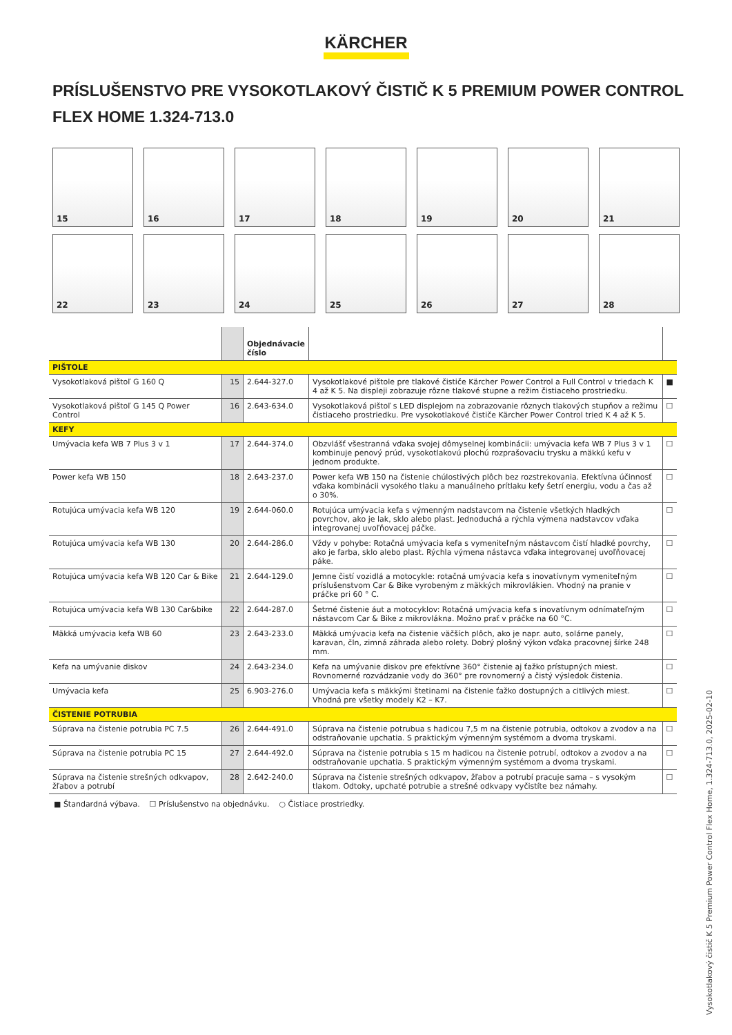KÄRCHER
PRÍSLUŠENSTVO PRE VYSOKOTLAKOVÝ ČISTIČ K 5 PREMIUM POWER CONTROL FLEX HOME 1.324-713.0
15
16
17
18
19
20
21
22
23
24
25
26
27
28
| | | Objednávacie číslo | | |
| --- | --- | --- | --- | --- |
| PIŠTOLE | | | | |
| Vysokotlaková pištoľ G 160 Q | 15 | 2.644-327.0 | Vysokotlakové pištole pre tlakové čističe Kärcher Power Control a Full Control v triedach K 4 až K 5. Na displeji zobrazuje rôzne tlakové stupne a režim čistiaceho prostriedku. | ■ |
| Vysokotlaková pištoľ G 145 Q Power Control | 16 | 2.643-634.0 | Vysokotlaková pištoľ s LED displejom na zobrazovanie rôznych tlakových stupňov a režimu čistiaceho prostriedku. Pre vysokotlakové čističe Kärcher Power Control tried K 4 až K 5. | ☐ |
| KEFY | | | | |
| Umývacia kefa WB 7 Plus 3 v 1 | 17 | 2.644-374.0 | Obzvlášť všestranná vďaka svojej dômyselnej kombinácii: umývacia kefa WB 7 Plus 3 v 1 kombinuje penový prúd, vysokotlakovú plochú rozprašovaciu trysku a mäkkú kefu v jednom produkte. | ☐ |
| Power kefa WB 150 | 18 | 2.643-237.0 | Power kefa WB 150 na čistenie chúlostivých plôch bez rozstrekovania. Efektívna účinnosť vďaka kombinácii vysokého tlaku a manuálneho prítlaku kefy šetrí energiu, vodu a čas až o 30%. | ☐ |
| Rotujúca umývacia kefa WB 120 | 19 | 2.644-060.0 | Rotujúca umývacia kefa s výmenným nadstavcom na čistenie všetkých hladkých povrchov, ako je lak, sklo alebo plast. Jednoduchá a rýchla výmena nadstavcov vďaka integrovanej uvoľňovacej páčke. | ☐ |
| Rotujúca umývacia kefa WB 130 | 20 | 2.644-286.0 | Vždy v pohybe: Rotačná umývacia kefa s vymeniteľným nástavcom čistí hladké povrchy, ako je farba, sklo alebo plast. Rýchla výmena nástavca vďaka integrovanej uvoľňovacej páke. | ☐ |
| Rotujúca umývacia kefa WB 120 Car & Bike | 21 | 2.644-129.0 | Jemne čistí vozidlá a motocykle: rotačná umývacia kefa s inovatívnym vymeniteľným príslušenstvom Car & Bike vyrobeným z mäkkých mikrovlákien. Vhodný na pranie v práčke pri 60 ° C. | ☐ |
| Rotujúca umývacia kefa WB 130 Car&bike | 22 | 2.644-287.0 | Šetrné čistenie áut a motocyklov: Rotačná umývacia kefa s inovatívnym odnímateľným nástavcom Car & Bike z mikrovlákna. Možno prať v práčke na 60 °C. | ☐ |
| Mäkká umývacia kefa WB 60 | 23 | 2.643-233.0 | Mäkká umývacia kefa na čistenie väčších plôch, ako je napr. auto, solárne panely, karavan, čln, zimná záhrada alebo rolety. Dobrý plošný výkon vďaka pracovnej šírke 248 mm. | ☐ |
| Kefa na umývanie diskov | 24 | 2.643-234.0 | Kefa na umývanie diskov pre efektívne 360° čistenie aj ťažko prístupných miest. Rovnomerné rozvádzanie vody do 360° pre rovnomerný a čistý výsledok čistenia. | ☐ |
| Umývacia kefa | 25 | 6.903-276.0 | Umývacia kefa s mäkkými štetinami na čistenie ťažko dostupných a citlivých miest. Vhodná pre všetky modely K2 – K7. | ☐ |
| ČISTENIE POTRUBIA | | | | |
| Súprava na čistenie potrubia PC 7.5 | 26 | 2.644-491.0 | Súprava na čistenie potrubua s hadicou 7,5 m na čistenie potrubia, odtokov a zvodov a na odstraňovanie upchatia. S praktickým výmenným systémom a dvoma tryskami. | ☐ |
| Súprava na čistenie potrubia PC 15 | 27 | 2.644-492.0 | Súprava na čistenie potrubia s 15 m hadicou na čistenie potrubí, odtokov a zvodov a na odstraňovanie upchatia. S praktickým výmenným systémom a dvoma tryskami. | ☐ |
| Súprava na čistenie strešných odkvapov, žľabov a potrubí | 28 | 2.642-240.0 | Súprava na čistenie strešných odkvapov, žľabov a potrubí pracuje sama – s vysokým tlakom. Odtoky, upchaté potrubie a strešné odkvapy vyčistíte bez námahy. | ☐ |
■ Štandardná výbava. ☐ Príslušenstvo na objednávku. ○ Čistiace prostriedky.
Vysokotlakový čistič K 5 Premium Power Control Flex Home, 1.324-713.0, 2025-02-10